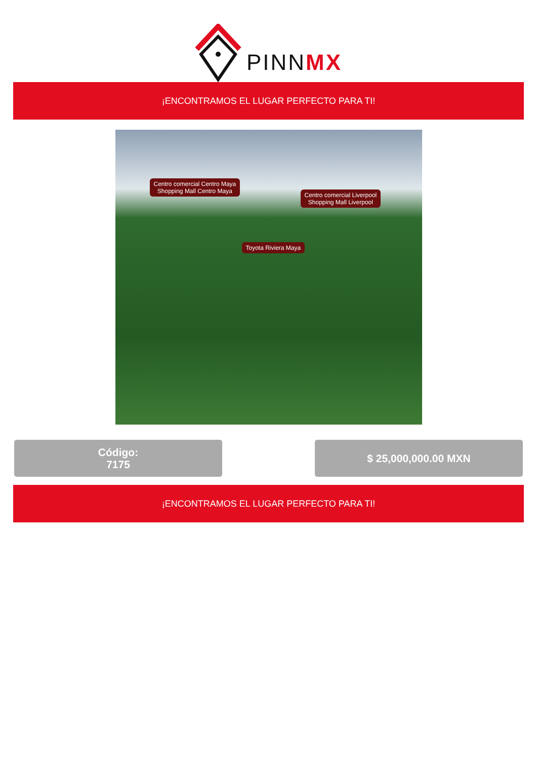PINNMX
¡ENCONTRAMOS EL LUGAR PERFECTO PARA TI!
Centro comercial Centro Maya
Shopping Mall Centro Maya
Centro comercial Liverpool
Shopping Mall Liverpool
Toyota Riviera Maya
Código:
7175
$ 25,000,000.00 MXN
¡ENCONTRAMOS EL LUGAR PERFECTO PARA TI!